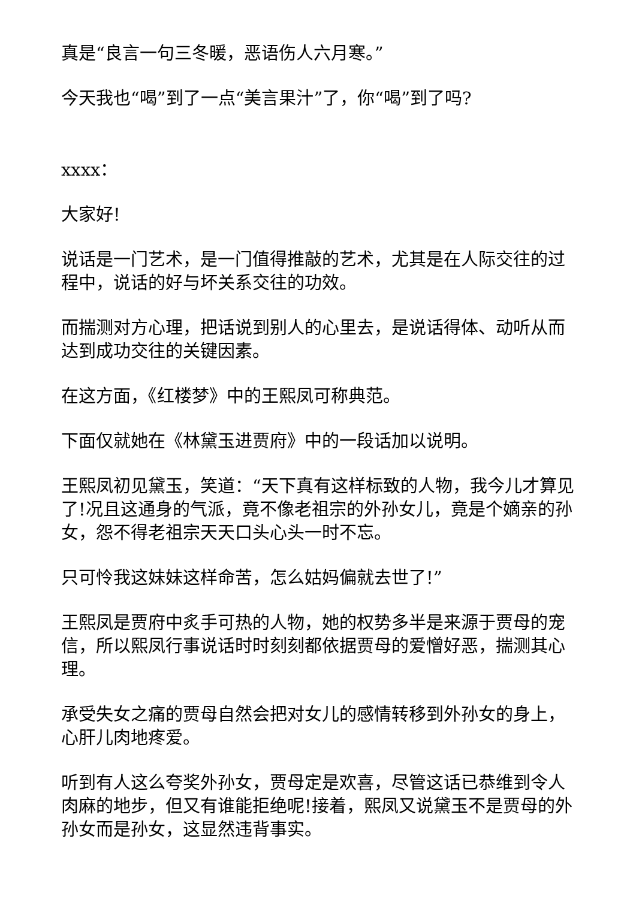真是“良言一句三冬暖，恶语伤人六月寒。”
今天我也“喝”到了一点“美言果汁”了，你“喝”到了吗?
xxxx：
大家好!
说话是一门艺术，是一门值得推敲的艺术，尤其是在人际交往的过程中，说话的好与坏关系交往的功效。
而揣测对方心理，把话说到别人的心里去，是说话得体、动听从而达到成功交往的关键因素。
在这方面，《红楼梦》中的王熙凤可称典范。
下面仅就她在《林黛玉进贾府》中的一段话加以说明。
王熙凤初见黛玉，笑道：“天下真有这样标致的人物，我今儿才算见了!况且这通身的气派，竟不像老祖宗的外孙女儿，竟是个嫡亲的孙女，怨不得老祖宗天天口头心头一时不忘。
只可怜我这妹妹这样命苦，怎么姑妈偏就去世了!”
王熙凤是贾府中炙手可热的人物，她的权势多半是来源于贾母的宠信，所以熙凤行事说话时时刻刻都依据贾母的爱憎好恶，揣测其心理。
承受失女之痛的贾母自然会把对女儿的感情转移到外孙女的身上，心肝儿肉地疼爱。
听到有人这么夸奖外孙女，贾母定是欢喜，尽管这话已恭维到令人肉麻的地步，但又有谁能拒绝呢!接着，熙凤又说黛玉不是贾母的外孙女而是孙女，这显然违背事实。